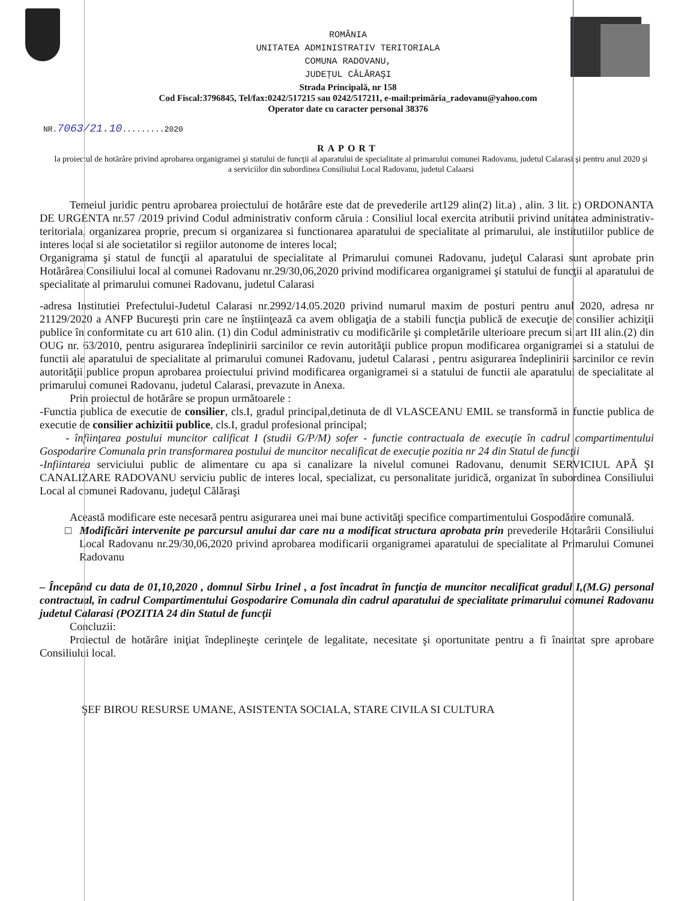ROMÂNIA
UNITATEA ADMINISTRATIV TERITORIALA
COMUNA RADOVANU,
JUDEŢUL CĂLĂRAŞI
Strada Principală, nr 158
Cod Fiscal:3796845, Tel/fax:0242/517215 sau 0242/517211, e-mail:primăria_radovanu@yahoo.com
Operator date cu caracter personal 38376
NR.7063/21.10.........2020
RAPORT
la proiectul de hotărâre privind aprobarea organigramei şi statului de funcţii al aparatului de specialitate al primarului comunei Radovanu, judetul Calarasi şi pentru anul 2020 şi a serviciilor din subordinea Consiliului Local Radovanu, judetul Calaarsi
Temeiul juridic pentru aprobarea proiectului de hotărâre este dat de prevederile art129 alin(2) lit.a) , alin. 3 lit. c) ORDONANTA DE URGENTA nr.57 /2019 privind Codul administrativ conform căruia : Consiliul local exercita atributii privind unitatea administrativ-teritoriala, organizarea proprie, precum si organizarea si functionarea aparatului de specialitate al primarului, ale institutiilor publice de interes local si ale societatilor si regiilor autonome de interes local;
Organigrama şi statul de funcţii al aparatului de specialitate al Primarului comunei Radovanu, judeţul Calarasi sunt aprobate prin Hotărârea Consiliului local al comunei Radovanu nr.29/30,06,2020 privind modificarea organigramei şi statului de funcţii al aparatului de specialitate al primarului comunei Radovanu, judetul Calarasi
-adresa Institutiei Prefectului-Judetul Calarasi nr.2992/14.05.2020 privind numarul maxim de posturi pentru anul 2020, adresa nr 21129/2020 a ANFP Bucureşti prin care ne înştiinţează ca avem obligaţia de a stabili funcţia publică de execuţie de consilier achiziţii publice în conformitate cu art 610 alin. (1) din Codul administrativ cu modificările şi completările ulterioare precum si art III alin.(2) din OUG nr. 63/2010, pentru asigurarea îndeplinirii sarcinilor ce revin autorităţii publice propun modificarea organigramei si a statului de functii ale aparatului de specialitate al primarului comunei Radovanu, judetul Calarasi , pentru asigurarea îndeplinirii sarcinilor ce revin autorităţii publice propun aprobarea proiectului privind modificarea organigramei si a statului de functii ale aparatului de specialitate al primarului comunei Radovanu, judetul Calarasi, prevazute in Anexa.
Prin proiectul de hotărâre se propun următoarele :
-Functia publica de executie de consilier, cls.I, gradul principal,detinuta de dl VLASCEANU EMIL se transformă in functie publica de executie de consilier achizitii publice, cls.I, gradul profesional principal;
- înfiinţarea postului muncitor calificat I (studii G/P/M) sofer - functie contractuala de execuţie în cadrul compartimentului Gospodarire Comunala prin transformarea postului de muncitor necalificat de execuţie pozitia nr 24 din Statul de funcţii
-Infiintarea serviciului public de alimentare cu apa si canalizare la nivelul comunei Radovanu, denumit SERVICIUL APĂ ŞI CANALIZARE RADOVANU serviciu public de interes local, specializat, cu personalitate juridică, organizat în subordinea Consiliului Local al comunei Radovanu, judeţul Călăraşi
Această modificare este necesară pentru asigurarea unei mai bune activităţi specifice compartimentului Gospodărire comunală.
□ Modificări intervenite pe parcursul anului dar care nu a modificat structura aprobata prin prevederile Hotarârii Consiliului Local Radovanu nr.29/30,06,2020 privind aprobarea modificarii organigramei aparatului de specialitate al Primarului Comunei Radovanu
– Începând cu data de 01,10,2020 , domnul Sirbu Irinel , a fost încadrat în funcţia de muncitor necalificat gradul I,(M.G) personal contractual, în cadrul Compartimentului Gospodarire Comunala din cadrul aparatului de specialitate primarului comunei Radovanu judetul Calarasi (POZITIA 24 din Statul de funcţii
Concluzii:
Proiectul de hotărâre iniţiat îndeplineşte cerinţele de legalitate, necesitate şi oportunitate pentru a fi înaintat spre aprobare Consiliului local.
ŞEF BIROU RESURSE UMANE, ASISTENTA SOCIALA, STARE CIVILA SI CULTURA